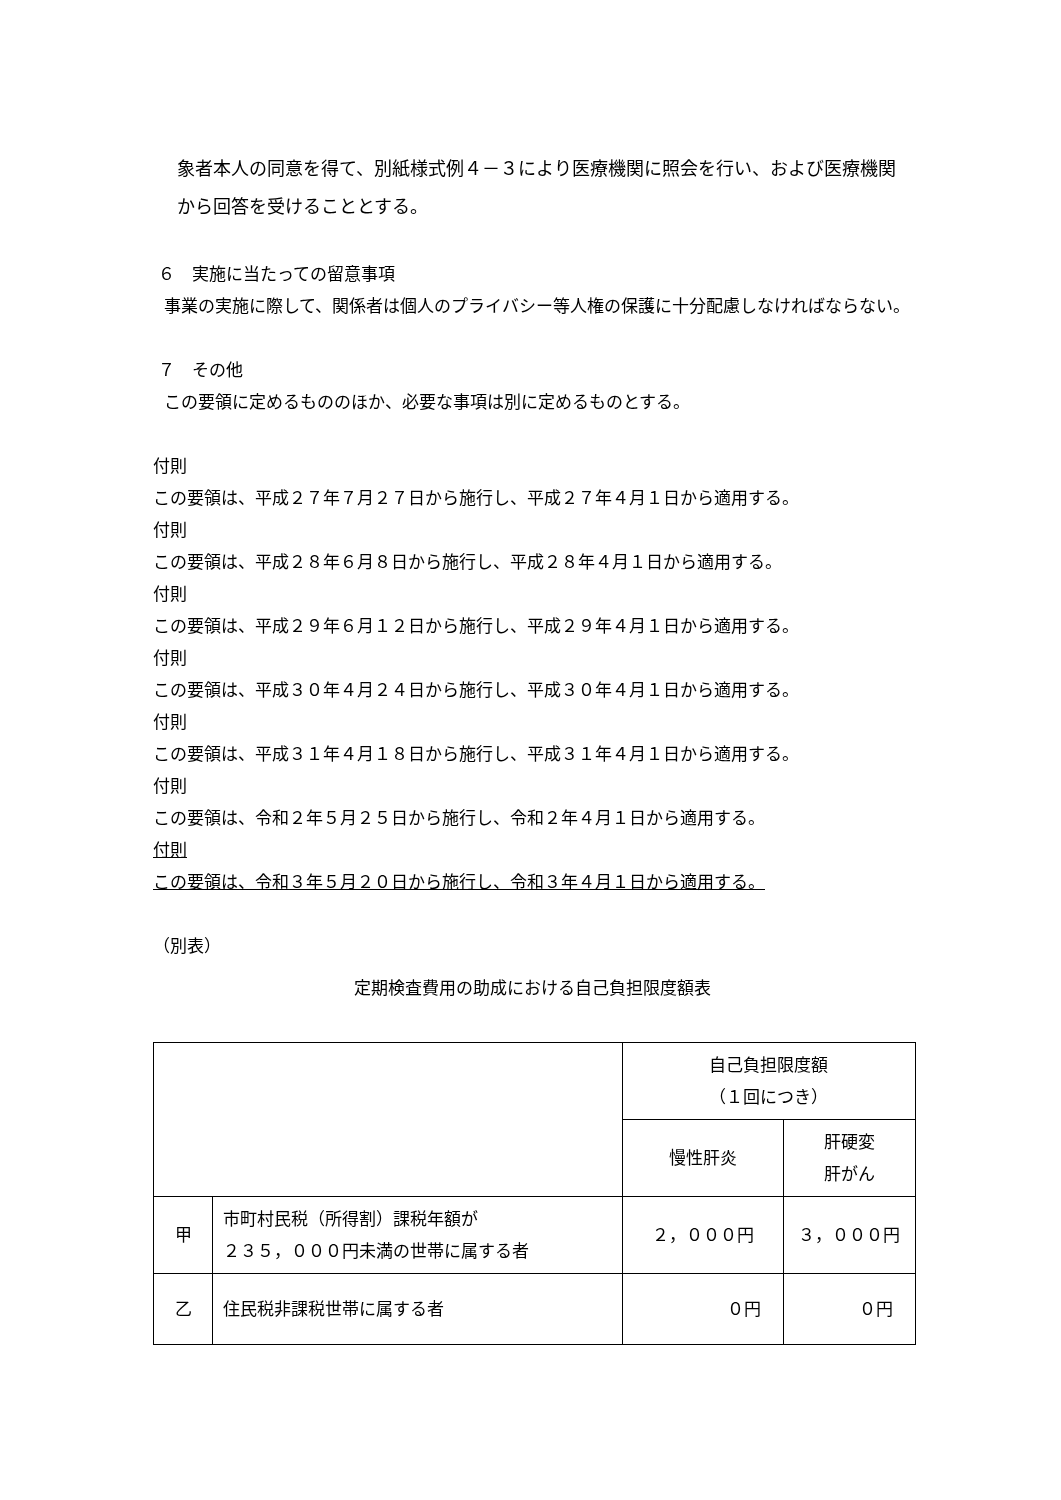象者本人の同意を得て、別紙様式例４－３により医療機関に照会を行い、および医療機関から回答を受けることとする。
６　実施に当たっての留意事項
事業の実施に際して、関係者は個人のプライバシー等人権の保護に十分配慮しなければならない。
７　その他
この要領に定めるもののほか、必要な事項は別に定めるものとする。
付則
この要領は、平成２７年７月２７日から施行し、平成２７年４月１日から適用する。
付則
この要領は、平成２８年６月８日から施行し、平成２８年４月１日から適用する。
付則
この要領は、平成２９年６月１２日から施行し、平成２９年４月１日から適用する。
付則
この要領は、平成３０年４月２４日から施行し、平成３０年４月１日から適用する。
付則
この要領は、平成３１年４月１８日から施行し、平成３１年４月１日から適用する。
付則
この要領は、令和２年５月２５日から施行し、令和２年４月１日から適用する。
付則
この要領は、令和３年５月２０日から施行し、令和３年４月１日から適用する。
（別表）
定期検査費用の助成における自己負担限度額表
| | | 自己負担限度額 （１回につき） | |
| | | 慢性肝炎 | 肝硬変 肝がん |
| 甲 | 市町村民税（所得割）課税年額が ２３５，０００円未満の世帯に属する者 | ２，０００円 | ３，０００円 |
| 乙 | 住民税非課税世帯に属する者 | ０円 | ０円 |